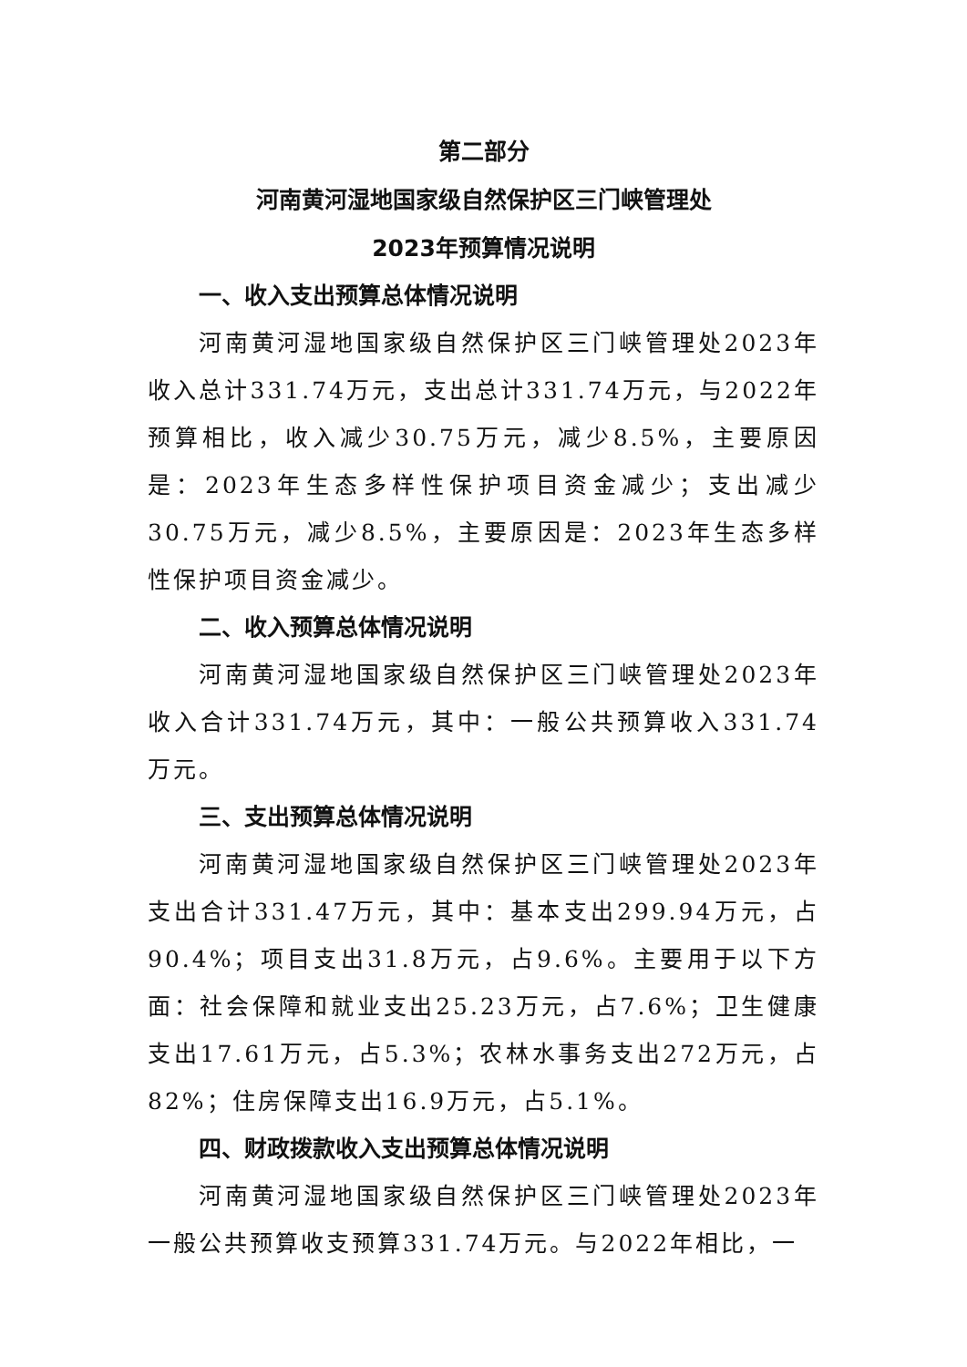第二部分
河南黄河湿地国家级自然保护区三门峡管理处
2023年预算情况说明
一、收入支出预算总体情况说明
河南黄河湿地国家级自然保护区三门峡管理处2023年收入总计331.74万元，支出总计331.74万元，与2022年预算相比，收入减少30.75万元，减少8.5%，主要原因是：2023年生态多样性保护项目资金减少；支出减少30.75万元，减少8.5%，主要原因是：2023年生态多样性保护项目资金减少。
二、收入预算总体情况说明
河南黄河湿地国家级自然保护区三门峡管理处2023年收入合计331.74万元，其中：一般公共预算收入331.74万元。
三、支出预算总体情况说明
河南黄河湿地国家级自然保护区三门峡管理处2023年支出合计331.47万元，其中：基本支出299.94万元，占90.4%；项目支出31.8万元，占9.6%。主要用于以下方面：社会保障和就业支出25.23万元，占7.6%；卫生健康支出17.61万元，占5.3%；农林水事务支出272万元，占82%；住房保障支出16.9万元，占5.1%。
四、财政拨款收入支出预算总体情况说明
河南黄河湿地国家级自然保护区三门峡管理处2023年一般公共预算收支预算331.74万元。与2022年相比，一